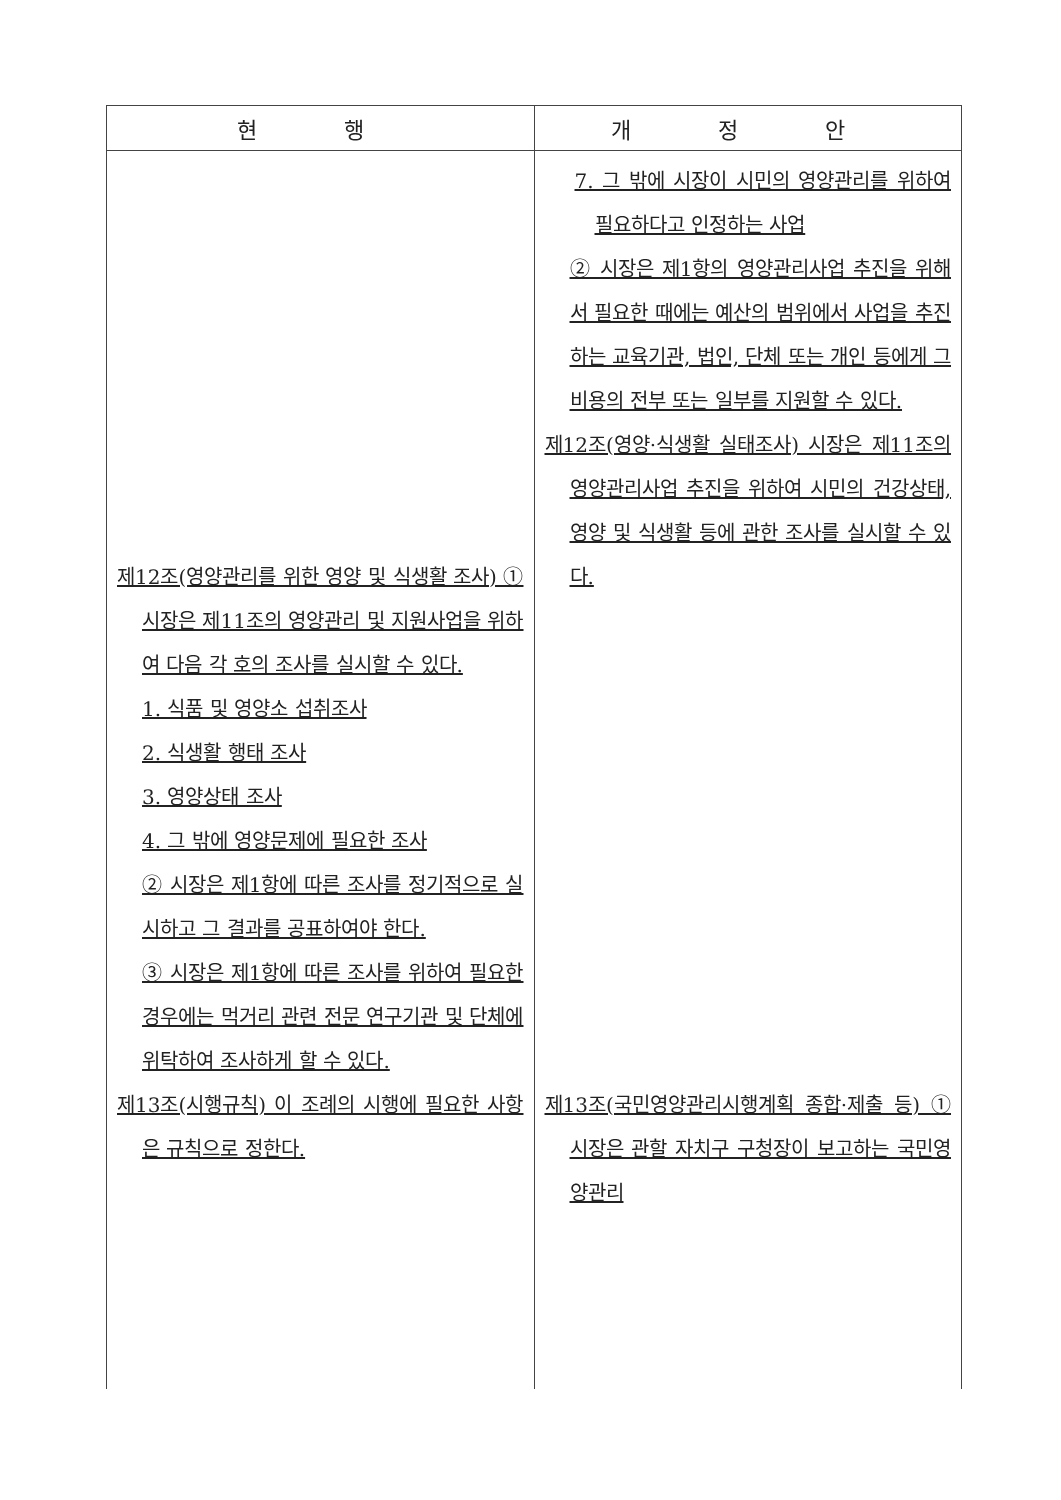| 현 행 | 개 정 안 |
| --- | --- |
| 제12조(영양관리를 위한 영양 및 식생활 조사) ① 시장은 제11조의 영양관리 및 지원사업을 위하여 다음 각 호의 조사를 실시할 수 있다. 1. 식품 및 영양소 섭취조사 2. 식생활 행태 조사 3. 영양상태 조사 4. 그 밖에 영양문제에 필요한 조사 ② 시장은 제1항에 따른 조사를 정기적으로 실시하고 그 결과를 공표하여야 한다. ③ 시장은 제1항에 따른 조사를 위하여 필요한 경우에는 먹거리 관련 전문 연구기관 및 단체에 위탁하여 조사하게 할 수 있다. 제13조(시행규칙) 이 조례의 시행에 필요한 사항은 규칙으로 정한다. | 7. 그 밖에 시장이 시민의 영양관리를 위하여 필요하다고 인정하는 사업 ② 시장은 제1항의 영양관리사업 추진을 위해서 필요한 때에는 예산의 범위에서 사업을 추진하는 교육기관, 법인, 단체 또는 개인 등에게 그 비용의 전부 또는 일부를 지원할 수 있다. 제12조(영양·식생활 실태조사) 시장은 제11조의 영양관리사업 추진을 위하여 시민의 건강상태, 영양 및 식생활 등에 관한 조사를 실시할 수 있다. 제13조(국민영양관리시행계획 종합·제출 등) ① 시장은 관할 자치구 구청장이 보고하는 국민영양관리 |